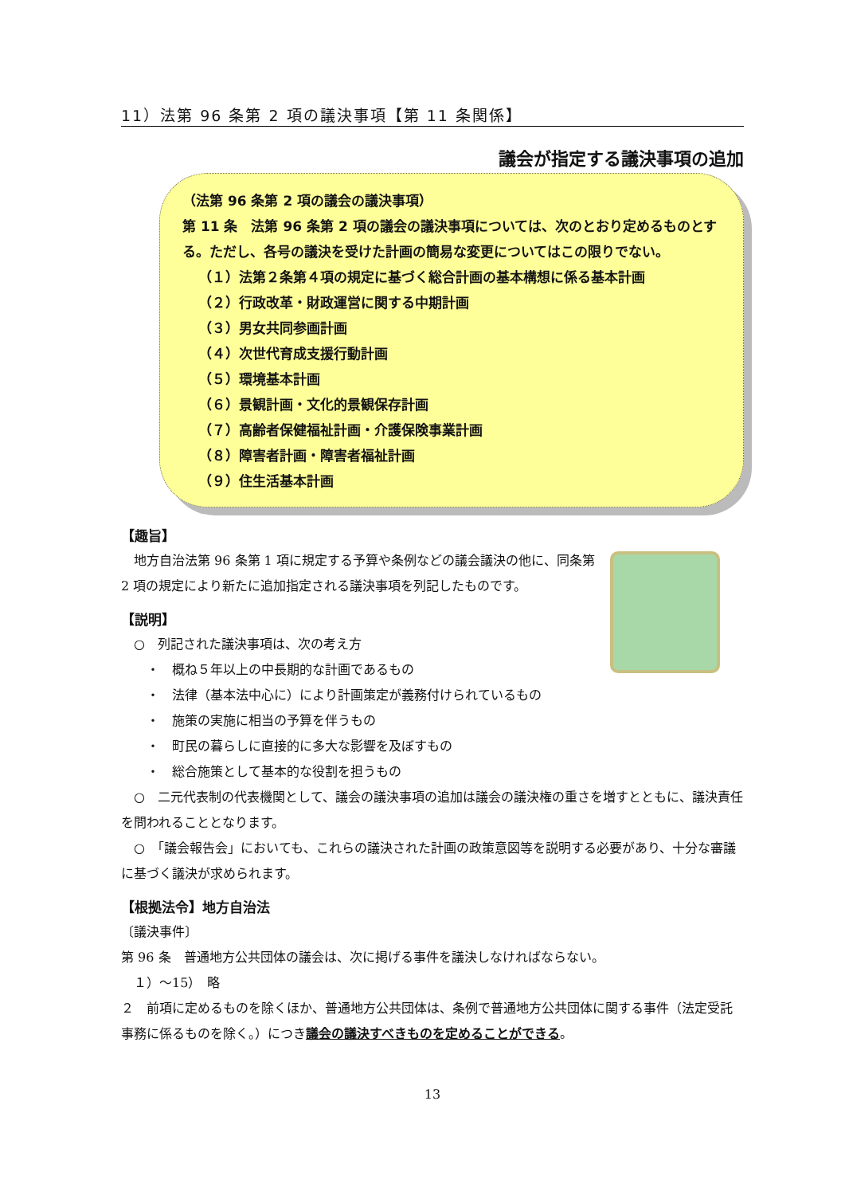11）法第 96 条第 2 項の議決事項【第 11 条関係】
議会が指定する議決事項の追加
（法第 96 条第 2 項の議会の議決事項）
第 11 条　法第 96 条第 2 項の議会の議決事項については、次のとおり定めるものとする。ただし、各号の議決を受けた計画の簡易な変更についてはこの限りでない。
（１）法第２条第４項の規定に基づく総合計画の基本構想に係る基本計画
（２）行政改革・財政運営に関する中期計画
（３）男女共同参画計画
（４）次世代育成支援行動計画
（５）環境基本計画
（６）景観計画・文化的景観保存計画
（７）高齢者保健福祉計画・介護保険事業計画
（８）障害者計画・障害者福祉計画
（９）住生活基本計画
【趣旨】
　地方自治法第 96 条第 1 項に規定する予算や条例などの議会議決の他に、同条第 2 項の規定により新たに追加指定される議決事項を列記したものです。
【説明】
　○　列記された議決事項は、次の考え方
　　・　概ね５年以上の中長期的な計画であるもの
　　・　法律（基本法中心に）により計画策定が義務付けられているもの
　　・　施策の実施に相当の予算を伴うもの
　　・　町民の暮らしに直接的に多大な影響を及ぼすもの
　　・　総合施策として基本的な役割を担うもの
　○　二元代表制の代表機関として、議会の議決事項の追加は議会の議決権の重さを増すとともに、議決責任を問われることとなります。
　○　「議会報告会」においても、これらの議決された計画の政策意図等を説明する必要があり、十分な審議に基づく議決が求められます。
【根拠法令】地方自治法
〔議決事件〕
第 96 条　普通地方公共団体の議会は、次に掲げる事件を議決しなければならない。
　１）～15）　略
２　前項に定めるものを除くほか、普通地方公共団体は、条例で普通地方公共団体に関する事件（法定受託事務に係るものを除く。）につき議会の議決すべきものを定めることができる。
13